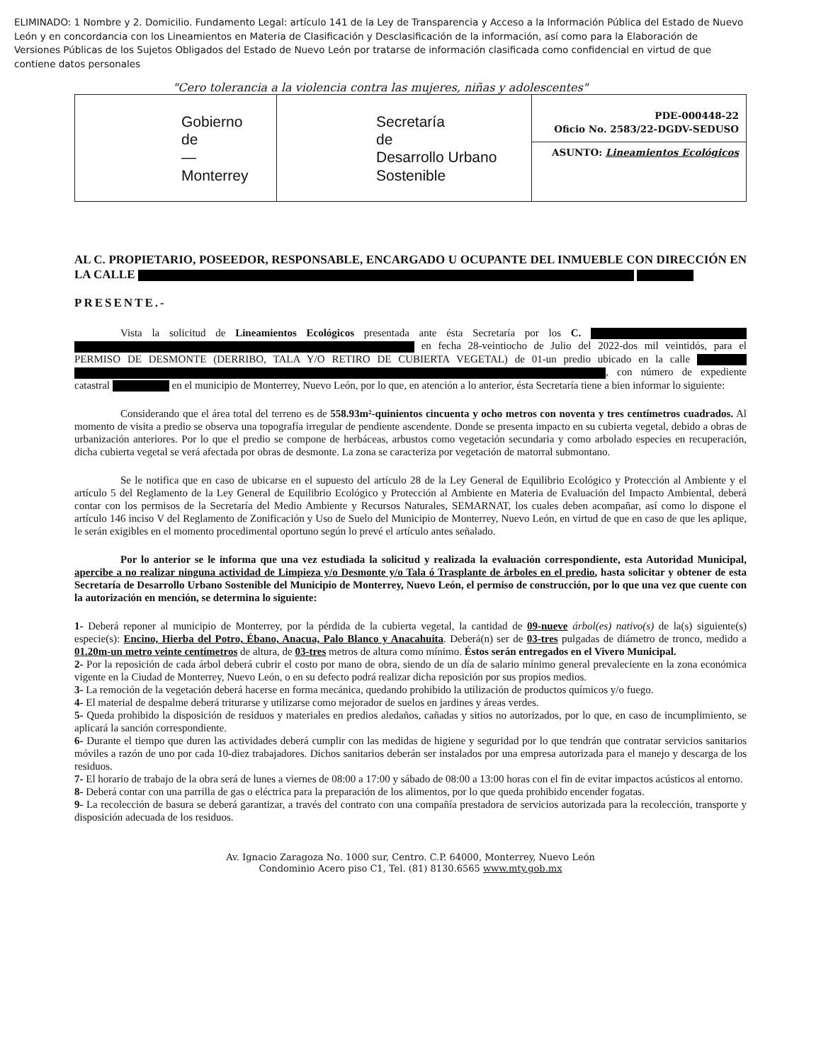ELIMINADO: 1 Nombre y 2. Domicilio. Fundamento Legal: artículo 141 de la Ley de Transparencia y Acceso a la Información Pública del Estado de Nuevo León y en concordancia con los Lineamientos en Materia de Clasificación y Desclasificación de la información, así como para la Elaboración de Versiones Públicas de los Sujetos Obligados del Estado de Nuevo León por tratarse de información clasificada como confidencial en virtud de que contiene datos personales
"Cero tolerancia a la violencia contra las mujeres, niñas y adolescentes"
Gobierno
de
—
Monterrey
Secretaría
de
Desarrollo Urbano
Sostenible
PDE-000448-22
Oficio No. 2583/22-DGDV-SEDUSO
ASUNTO: Lineamientos Ecológicos
AL C. PROPIETARIO, POSEEDOR, RESPONSABLE, ENCARGADO U OCUPANTE DEL INMUEBLE CON DIRECCIÓN EN LA CALLE
PRESENTE.-
Vista la solicitud de Lineamientos Ecológicos presentada ante ésta Secretaría por los C. en fecha 28-veintiocho de Julio del 2022-dos mil veintidós, para el PERMISO DE DESMONTE (DERRIBO, TALA Y/O RETIRO DE CUBIERTA VEGETAL) de 01-un predio ubicado en la calle , con número de expediente catastral en el municipio de Monterrey, Nuevo León, por lo que, en atención a lo anterior, ésta Secretaría tiene a bien informar lo siguiente:
Considerando que el área total del terreno es de 558.93m²-quinientos cincuenta y ocho metros con noventa y tres centímetros cuadrados. Al momento de visita a predio se observa una topografía irregular de pendiente ascendente. Donde se presenta impacto en su cubierta vegetal, debido a obras de urbanización anteriores. Por lo que el predio se compone de herbáceas, arbustos como vegetación secundaria y como arbolado especies en recuperación, dicha cubierta vegetal se verá afectada por obras de desmonte. La zona se caracteriza por vegetación de matorral submontano.
Se le notifica que en caso de ubicarse en el supuesto del artículo 28 de la Ley General de Equilibrio Ecológico y Protección al Ambiente y el artículo 5 del Reglamento de la Ley General de Equilibrio Ecológico y Protección al Ambiente en Materia de Evaluación del Impacto Ambiental, deberá contar con los permisos de la Secretaría del Medio Ambiente y Recursos Naturales, SEMARNAT, los cuales deben acompañar, así como lo dispone el artículo 146 inciso V del Reglamento de Zonificación y Uso de Suelo del Municipio de Monterrey, Nuevo León, en virtud de que en caso de que les aplique, le serán exigibles en el momento procedimental oportuno según lo prevé el artículo antes señalado.
Por lo anterior se le informa que una vez estudiada la solicitud y realizada la evaluación correspondiente, esta Autoridad Municipal, apercibe a no realizar ninguna actividad de Limpieza y/o Desmonte y/o Tala ó Trasplante de árboles en el predio, hasta solicitar y obtener de esta Secretaría de Desarrollo Urbano Sostenible del Municipio de Monterrey, Nuevo León, el permiso de construcción, por lo que una vez que cuente con la autorización en mención, se determina lo siguiente:
1- Deberá reponer al municipio de Monterrey, por la pérdida de la cubierta vegetal, la cantidad de 09-nueve árbol(es) nativo(s) de la(s) siguiente(s) especie(s): Encino, Hierba del Potro, Ébano, Anacua, Palo Blanco y Anacahuita. Deberá(n) ser de 03-tres pulgadas de diámetro de tronco, medido a 01.20m-un metro veinte centímetros de altura, de 03-tres metros de altura como mínimo. Éstos serán entregados en el Vivero Municipal.
2- Por la reposición de cada árbol deberá cubrir el costo por mano de obra, siendo de un día de salario mínimo general prevaleciente en la zona económica vigente en la Ciudad de Monterrey, Nuevo León, o en su defecto podrá realizar dicha reposición por sus propios medios.
3- La remoción de la vegetación deberá hacerse en forma mecánica, quedando prohibido la utilización de productos químicos y/o fuego.
4- El material de despalme deberá triturarse y utilizarse como mejorador de suelos en jardines y áreas verdes.
5- Queda prohibido la disposición de residuos y materiales en predios aledaños, cañadas y sitios no autorizados, por lo que, en caso de incumplimiento, se aplicará la sanción correspondiente.
6- Durante el tiempo que duren las actividades deberá cumplir con las medidas de higiene y seguridad por lo que tendrán que contratar servicios sanitarios móviles a razón de uno por cada 10-diez trabajadores. Dichos sanitarios deberán ser instalados por una empresa autorizada para el manejo y descarga de los residuos.
7- El horario de trabajo de la obra será de lunes a viernes de 08:00 a 17:00 y sábado de 08:00 a 13:00 horas con el fin de evitar impactos acústicos al entorno.
8- Deberá contar con una parrilla de gas o eléctrica para la preparación de los alimentos, por lo que queda prohibido encender fogatas.
9- La recolección de basura se deberá garantizar, a través del contrato con una compañía prestadora de servicios autorizada para la recolección, transporte y disposición adecuada de los residuos.
Av. Ignacio Zaragoza No. 1000 sur, Centro. C.P. 64000, Monterrey, Nuevo León
Condominio Acero piso C1, Tel. (81) 8130.6565 www.mty.gob.mx